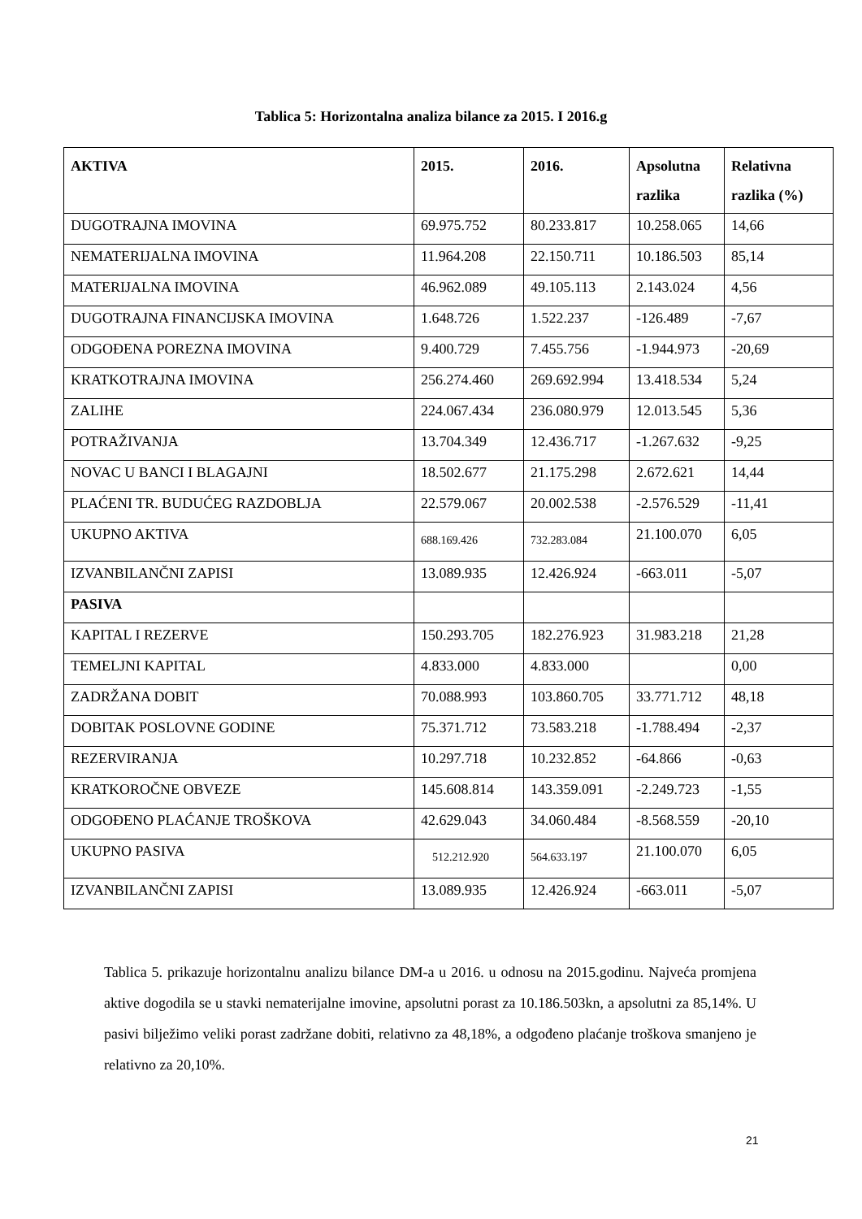Tablica 5: Horizontalna analiza bilance za 2015. I 2016.g
| AKTIVA | 2015. | 2016. | Apsolutna razlika | Relativna razlika (%) |
| --- | --- | --- | --- | --- |
| DUGOTRAJNA IMOVINA | 69.975.752 | 80.233.817 | 10.258.065 | 14,66 |
| NEMATERIJALNA IMOVINA | 11.964.208 | 22.150.711 | 10.186.503 | 85,14 |
| MATERIJALNA IMOVINA | 46.962.089 | 49.105.113 | 2.143.024 | 4,56 |
| DUGOTRAJNA FINANCIJSKA IMOVINA | 1.648.726 | 1.522.237 | -126.489 | -7,67 |
| ODGOĐENA POREZNA IMOVINA | 9.400.729 | 7.455.756 | -1.944.973 | -20,69 |
| KRATKOTRAJNA IMOVINA | 256.274.460 | 269.692.994 | 13.418.534 | 5,24 |
| ZALIHE | 224.067.434 | 236.080.979 | 12.013.545 | 5,36 |
| POTRAŽIVANJA | 13.704.349 | 12.436.717 | -1.267.632 | -9,25 |
| NOVAC U BANCI I BLAGAJNI | 18.502.677 | 21.175.298 | 2.672.621 | 14,44 |
| PLAĆENI TR. BUDUĆEG RAZDOBLJA | 22.579.067 | 20.002.538 | -2.576.529 | -11,41 |
| UKUPNO AKTIVA | 688.169.426 | 732.283.084 | 21.100.070 | 6,05 |
| IZVANBILANČNI ZAPISI | 13.089.935 | 12.426.924 | -663.011 | -5,07 |
| PASIVA | | | | |
| KAPITAL I REZERVE | 150.293.705 | 182.276.923 | 31.983.218 | 21,28 |
| TEMELJNI KAPITAL | 4.833.000 | 4.833.000 | | 0,00 |
| ZADRŽANA DOBIT | 70.088.993 | 103.860.705 | 33.771.712 | 48,18 |
| DOBITAK POSLOVNE GODINE | 75.371.712 | 73.583.218 | -1.788.494 | -2,37 |
| REZERVIRANJA | 10.297.718 | 10.232.852 | -64.866 | -0,63 |
| KRATKOROČNE OBVEZE | 145.608.814 | 143.359.091 | -2.249.723 | -1,55 |
| ODGOĐENO PLAĆANJE TROŠKOVA | 42.629.043 | 34.060.484 | -8.568.559 | -20,10 |
| UKUPNO PASIVA | 512.212.920 | 564.633.197 | 21.100.070 | 6,05 |
| IZVANBILANČNI ZAPISI | 13.089.935 | 12.426.924 | -663.011 | -5,07 |
Tablica 5. prikazuje horizontalnu analizu bilance DM-a u 2016. u odnosu na 2015.godinu. Najveća promjena aktive dogodila se u stavki nematerijalne imovine, apsolutni porast za 10.186.503kn, a apsolutni za 85,14%. U pasivi bilježimo veliki porast zadržane dobiti, relativno za 48,18%, a odgođeno plaćanje troškova smanjeno je relativno za 20,10%.
21